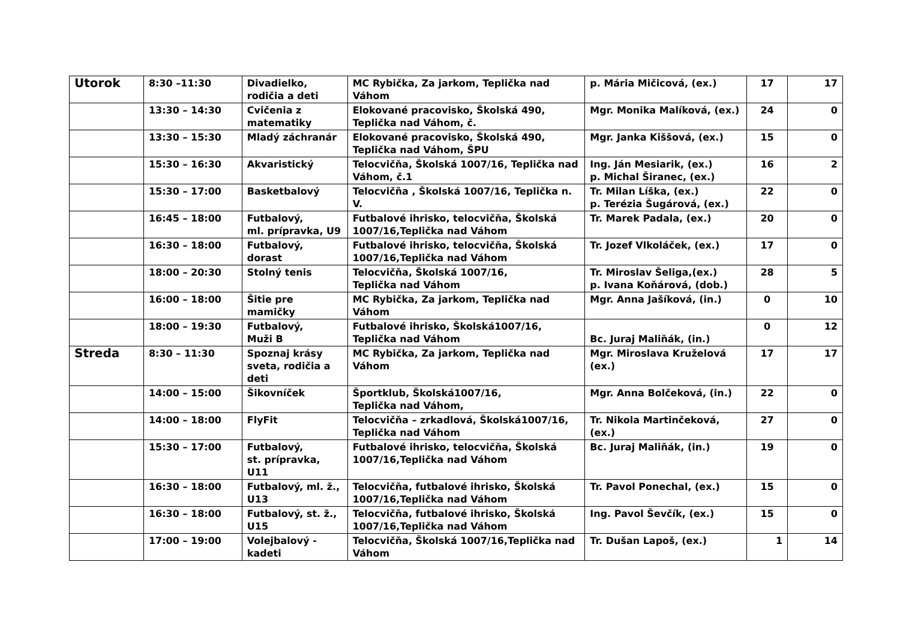| Utorok | 8:30 –11:30 | Divadielko, rodičia a deti | MC Rybička, Za jarkom, Teplička nad Váhom | p. Mária Mičicová, (ex.) | 17 | 17 |
| | 13:30 – 14:30 | Cvičenia z matematiky | Elokované pracovisko, Školská 490, Teplička nad Váhom, č. | Mgr. Monika Malíková, (ex.) | 24 | 0 |
| | 13:30 – 15:30 | Mladý záchranár | Elokované pracovisko, Školská 490, Teplička nad Váhom, ŠPU | Mgr. Janka Kiššová, (ex.) | 15 | 0 |
| | 15:30 – 16:30 | Akvaristický | Telocvičňa, Školská 1007/16, Teplička nad Váhom, č.1 | Ing. Ján Mesiarik, (ex.) p. Michal Širanec, (ex.) | 16 | 2 |
| | 15:30 – 17:00 | Basketbalový | Telocvičňa , Školská 1007/16, Teplička n. V. | Tr. Milan Líška, (ex.) p. Terézia Šugárová, (ex.) | 22 | 0 |
| | 16:45 – 18:00 | Futbalový, ml. prípravka, U9 | Futbalové ihrisko, telocvičňa, Školská 1007/16,Teplička nad Váhom | Tr. Marek Padala, (ex.) | 20 | 0 |
| | 16:30 – 18:00 | Futbalový, dorast | Futbalové ihrisko, telocvičňa, Školská 1007/16,Teplička nad Váhom | Tr. Jozef Vlkoláček, (ex.) | 17 | 0 |
| | 18:00 – 20:30 | Stolný tenis | Telocvičňa, Školská 1007/16, Teplička nad Váhom | Tr. Miroslav Šeliga,(ex.) p. Ivana Koňárová, (dob.) | 28 | 5 |
| | 16:00 – 18:00 | Šitie pre mamičky | MC Rybička, Za jarkom, Teplička nad Váhom | Mgr. Anna Jašíková, (in.) | 0 | 10 |
| | 18:00 – 19:30 | Futbalový, Muži B | Futbalové ihrisko, Školská1007/16, Teplička nad Váhom | Bc. Juraj Maliňák, (in.) | 0 | 12 |
| Streda | 8:30 – 11:30 | Spoznaj krásy sveta, rodičia a deti | MC Rybička, Za jarkom, Teplička nad Váhom | Mgr. Miroslava Kruželová (ex.) | 17 | 17 |
| | 14:00 – 15:00 | Šikovníček | Športklub, Školská1007/16, Teplička nad Váhom, | Mgr. Anna Bolčeková, (in.) | 22 | 0 |
| | 14:00 – 18:00 | FlyFit | Telocvičňa – zrkadlová, Školská1007/16, Teplička nad Váhom | Tr. Nikola Martinčeková, (ex.) | 27 | 0 |
| | 15:30 – 17:00 | Futbalový, st. prípravka, U11 | Futbalové ihrisko, telocvičňa, Školská 1007/16,Teplička nad Váhom | Bc. Juraj Maliňák, (in.) | 19 | 0 |
| | 16:30 – 18:00 | Futbalový, ml. ž., U13 | Telocvičňa, futbalové ihrisko, Školská 1007/16,Teplička nad Váhom | Tr. Pavol Ponechal, (ex.) | 15 | 0 |
| | 16:30 – 18:00 | Futbalový, st. ž., U15 | Telocvičňa, futbalové ihrisko, Školská 1007/16,Teplička nad Váhom | Ing. Pavol Ševčík, (ex.) | 15 | 0 |
| | 17:00 – 19:00 | Volejbalový - kadeti | Telocvičňa, Školská 1007/16,Teplička nad Váhom | Tr. Dušan Lapoš, (ex.) | 1 | 14 |